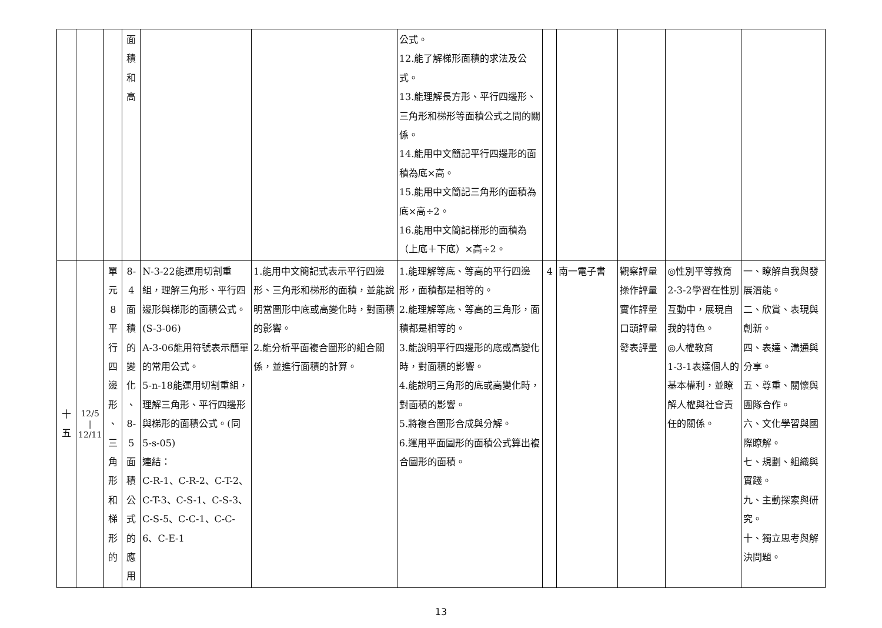| | | | 面 積 和 高 | | | 公式。 12.能了解梯形面積的求法及公式。 13.能理解長方形、平行四邊形、三角形和梯形等面積公式之間的關係。 14.能用中文簡記平行四邊形的面積為底×高。 15.能用中文簡記三角形的面積為底×高÷2。 16.能用中文簡記梯形的面積為（上底＋下底）×高÷2。 | | | | | |
| 十 五 | 12/5 / 12/11 | 單 元 8 平 行 四 邊 形 、 三 角 形 和 梯 形 的 | 8-4 面 積 的 變 化 、 8-5 面 積 公 式 的 應 用 | N-3-22能運用切割重組，理解三角形、平行四邊形與梯形的面積公式。(S-3-06) A-3-06能用符號表示簡單的常用公式。 5-n-18能運用切割重組，理解三角形、平行四邊形與梯形的面積公式。(同5-s-05) 連結： C-R-1、C-R-2、C-T-2、C-T-3、C-S-1、C-S-3、C-S-5、C-C-1、C-C-6、C-E-1 | 1.能用中文簡記式表示平行四邊形、三角形和梯形的面積，並能說明當圖形中底或高變化時，對面積的影響。 2.能分析平面複合圖形的組合關係，並進行面積的計算。 | 1.能理解等底、等高的平行四邊形，面積都是相等的。 2.能理解等底、等高的三角形，面積都是相等的。 3.能說明平行四邊形的底或高變化時，對面積的影響。 4.能說明三角形的底或高變化時，對面積的影響。 5.將複合圖形合成與分解。 6.運用平面圖形的面積公式算出複合圖形的面積。 | 4 | 南一電子書 | 觀察評量 操作評量 實作評量 口頭評量 發表評量 | ◎性別平等教育 2-3-2學習在性別互動中，展現自我的特色。 ◎人權教育 1-3-1表達個人的基本權利，並瞭解人權與社會責任的關係。 | 一、瞭解自我與發展潛能。 二、欣賞、表現與創新。 四、表達、溝通與分享。 五、尊重、關懷與團隊合作。 六、文化學習與國際瞭解。 七、規劃、組織與實踐。 九、主動探索與研究。 十、獨立思考與解決問題。 |
13